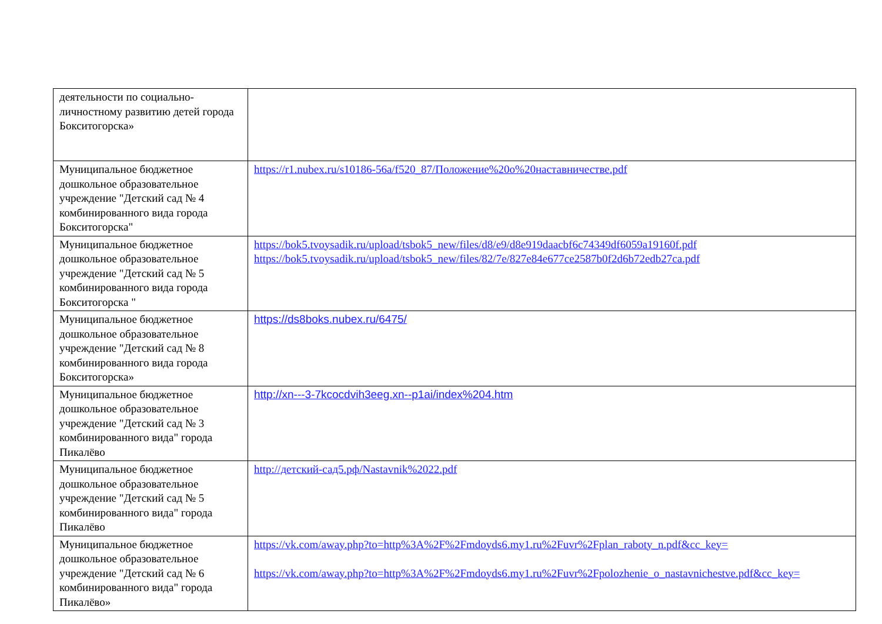| деятельности по социально-личностному развитию детей города Бокситогорска» | |
| Муниципальное бюджетное дошкольное образовательное учреждение "Детский сад № 4 комбинированного вида города Бокситогорска" | https://r1.nubex.ru/s10186-56a/f520_87/Положение%20о%20наставничестве.pdf |
| Муниципальное бюджетное дошкольное образовательное учреждение "Детский сад № 5 комбинированного вида города Бокситогорска " | https://bok5.tvoysadik.ru/upload/tsbok5_new/files/d8/e9/d8e919daacbf6c74349df6059a19160f.pdf https://bok5.tvoysadik.ru/upload/tsbok5_new/files/82/7e/827e84e677ce2587b0f2d6b72edb27ca.pdf |
| Муниципальное бюджетное дошкольное образовательное учреждение "Детский сад № 8 комбинированного вида города Бокситогорска» | https://ds8boks.nubex.ru/6475/ |
| Муниципальное бюджетное дошкольное образовательное учреждение "Детский сад № 3 комбинированного вида" города Пикалёво | http://xn---3-7kcocdvih3eeg.xn--p1ai/index%204.htm |
| Муниципальное бюджетное дошкольное образовательное учреждение "Детский сад № 5 комбинированного вида" города Пикалёво | http://детский-сад5.рф/Nastavnik%2022.pdf |
| Муниципальное бюджетное дошкольное образовательное учреждение "Детский сад № 6 комбинированного вида" города Пикалёво» | https://vk.com/away.php?to=http%3A%2F%2Fmdoyds6.my1.ru%2Fuvr%2Fplan_raboty_n.pdf&cc_key= https://vk.com/away.php?to=http%3A%2F%2Fmdoyds6.my1.ru%2Fuvr%2Fpolozhenie_o_nastavnichestve.pdf&cc_key= |